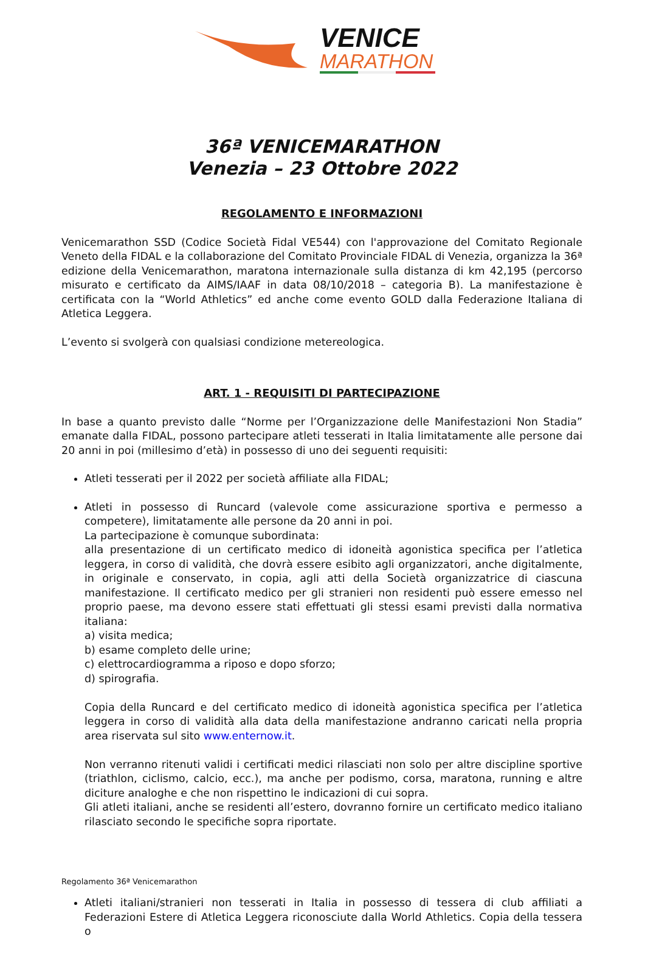VENICE
MARATHON
36ª VENICEMARATHON
Venezia – 23 Ottobre 2022
REGOLAMENTO E INFORMAZIONI
Venicemarathon SSD (Codice Società Fidal VE544) con l'approvazione del Comitato Regionale Veneto della FIDAL e la collaborazione del Comitato Provinciale FIDAL di Venezia, organizza la 36ª edizione della Venicemarathon, maratona internazionale sulla distanza di km 42,195 (percorso misurato e certificato da AIMS/IAAF in data 08/10/2018 – categoria B). La manifestazione è certificata con la “World Athletics” ed anche come evento GOLD dalla Federazione Italiana di Atletica Leggera.
L’evento si svolgerà con qualsiasi condizione metereologica.
ART. 1 - REQUISITI DI PARTECIPAZIONE
In base a quanto previsto dalle “Norme per l’Organizzazione delle Manifestazioni Non Stadia” emanate dalla FIDAL, possono partecipare atleti tesserati in Italia limitatamente alle persone dai 20 anni in poi (millesimo d’età) in possesso di uno dei seguenti requisiti:
Atleti tesserati per il 2022 per società affiliate alla FIDAL;
Atleti in possesso di Runcard (valevole come assicurazione sportiva e permesso a competere), limitatamente alle persone da 20 anni in poi.
La partecipazione è comunque subordinata:
alla presentazione di un certificato medico di idoneità agonistica specifica per l’atletica leggera, in corso di validità, che dovrà essere esibito agli organizzatori, anche digitalmente, in originale e conservato, in copia, agli atti della Società organizzatrice di ciascuna manifestazione. Il certificato medico per gli stranieri non residenti può essere emesso nel proprio paese, ma devono essere stati effettuati gli stessi esami previsti dalla normativa italiana:
a) visita medica;
b) esame completo delle urine;
c) elettrocardiogramma a riposo e dopo sforzo;
d) spirografia.
Copia della Runcard e del certificato medico di idoneità agonistica specifica per l’atletica leggera in corso di validità alla data della manifestazione andranno caricati nella propria area riservata sul sito www.enternow.it.
Non verranno ritenuti validi i certificati medici rilasciati non solo per altre discipline sportive (triathlon, ciclismo, calcio, ecc.), ma anche per podismo, corsa, maratona, running e altre diciture analoghe e che non rispettino le indicazioni di cui sopra.
Gli atleti italiani, anche se residenti all’estero, dovranno fornire un certificato medico italiano rilasciato secondo le specifiche sopra riportate.
Atleti italiani/stranieri non tesserati in Italia in possesso di tessera di club affiliati a Federazioni Estere di Atletica Leggera riconosciute dalla World Athletics. Copia della tessera o
Regolamento 36ª Venicemarathon